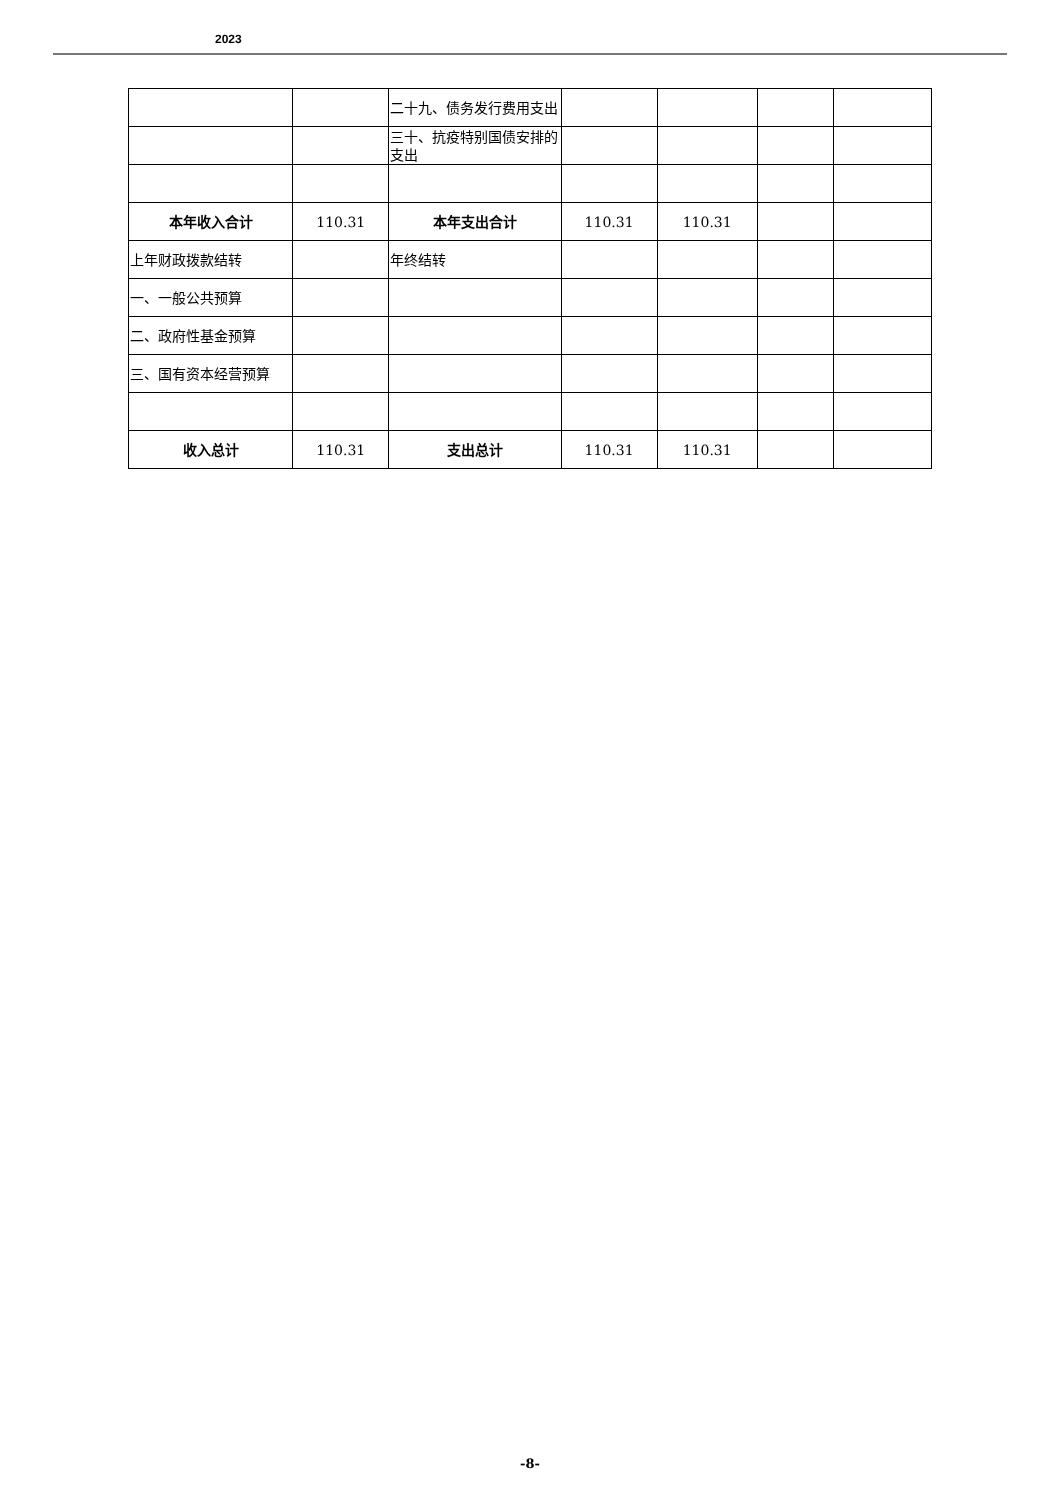2023
| | | 二十九、债务发行费用支出 | | | | |
| | | 三十、抗疫特别国债安排的支出 | | | | |
| 本年收入合计 | 110.31 | 本年支出合计 | 110.31 | 110.31 | | |
| 上年财政拨款结转 | | 年终结转 | | | | |
| 一、一般公共预算 | | | | | | |
| 二、政府性基金预算 | | | | | | |
| 三、国有资本经营预算 | | | | | | |
| 收入总计 | 110.31 | 支出总计 | 110.31 | 110.31 | | |
-8-